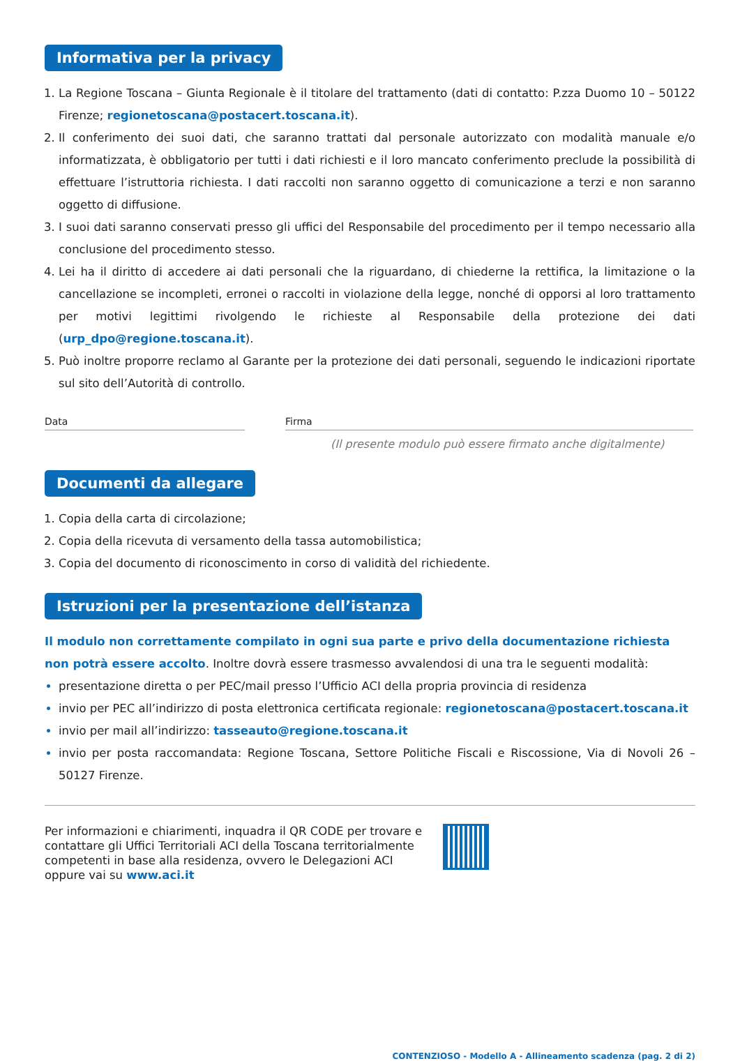Informativa per la privacy
La Regione Toscana – Giunta Regionale è il titolare del trattamento (dati di contatto: P.zza Duomo 10 – 50122 Firenze; regionetoscana@postacert.toscana.it).
Il conferimento dei suoi dati, che saranno trattati dal personale autorizzato con modalità manuale e/o informatizzata, è obbligatorio per tutti i dati richiesti e il loro mancato conferimento preclude la possibilità di effettuare l’istruttoria richiesta. I dati raccolti non saranno oggetto di comunicazione a terzi e non saranno oggetto di diffusione.
I suoi dati saranno conservati presso gli uffici del Responsabile del procedimento per il tempo necessario alla conclusione del procedimento stesso.
Lei ha il diritto di accedere ai dati personali che la riguardano, di chiederne la rettifica, la limitazione o la cancellazione se incompleti, erronei o raccolti in violazione della legge, nonché di opporsi al loro trattamento per motivi legittimi rivolgendo le richieste al Responsabile della protezione dei dati (urp_dpo@regione.toscana.it).
Può inoltre proporre reclamo al Garante per la protezione dei dati personali, seguendo le indicazioni riportate sul sito dell’Autorità di controllo.
Data Firma
(Il presente modulo può essere firmato anche digitalmente)
Documenti da allegare
Copia della carta di circolazione;
Copia della ricevuta di versamento della tassa automobilistica;
Copia del documento di riconoscimento in corso di validità del richiedente.
Istruzioni per la presentazione dell’istanza
Il modulo non correttamente compilato in ogni sua parte e privo della documentazione richiesta non potrà essere accolto. Inoltre dovrà essere trasmesso avvalendosi di una tra le seguenti modalità:
presentazione diretta o per PEC/mail presso l’Ufficio ACI della propria provincia di residenza
invio per PEC all’indirizzo di posta elettronica certificata regionale: regionetoscana@postacert.toscana.it
invio per mail all’indirizzo: tasseauto@regione.toscana.it
invio per posta raccomandata: Regione Toscana, Settore Politiche Fiscali e Riscossione, Via di Novoli 26 – 50127 Firenze.
Per informazioni e chiarimenti, inquadra il QR CODE per trovare e contattare gli Uffici Territoriali ACI della Toscana territorialmente competenti in base alla residenza, ovvero le Delegazioni ACI oppure vai su www.aci.it
CONTENZIOSO - Modello A - Allineamento scadenza (pag. 2 di 2)